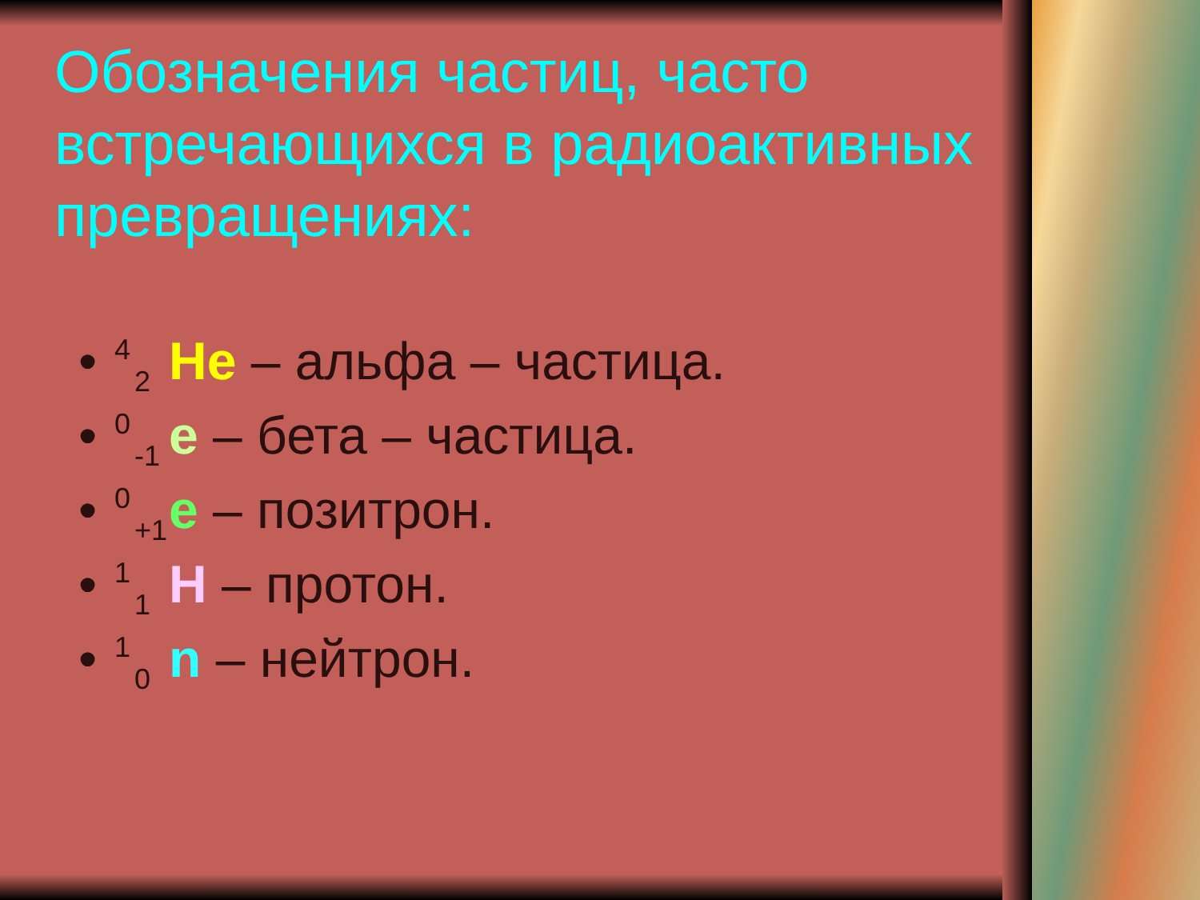Обозначения частиц, часто встречающихся в радиоактивных превращениях:
• 4 2 He – альфа – частица.
• 0 -1 e – бета – частица.
• 0 +1 e – позитрон.
• 1 1 H – протон.
• 1 0 n – нейтрон.